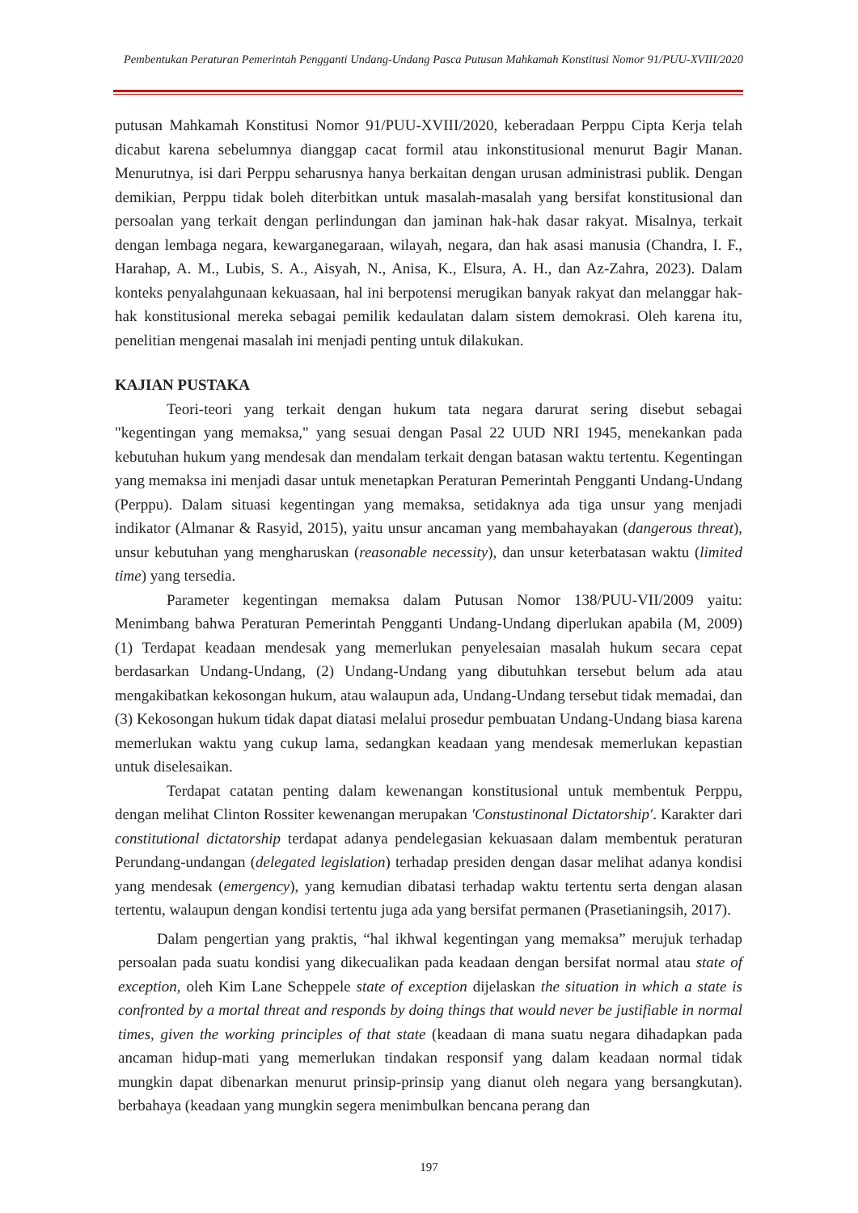Pembentukan Peraturan Pemerintah Pengganti Undang-Undang Pasca Putusan Mahkamah Konstitusi Nomor 91/PUU-XVIII/2020
putusan Mahkamah Konstitusi Nomor 91/PUU-XVIII/2020, keberadaan Perppu Cipta Kerja telah dicabut karena sebelumnya dianggap cacat formil atau inkonstitusional menurut Bagir Manan. Menurutnya, isi dari Perppu seharusnya hanya berkaitan dengan urusan administrasi publik. Dengan demikian, Perppu tidak boleh diterbitkan untuk masalah-masalah yang bersifat konstitusional dan persoalan yang terkait dengan perlindungan dan jaminan hak-hak dasar rakyat. Misalnya, terkait dengan lembaga negara, kewarganegaraan, wilayah, negara, dan hak asasi manusia (Chandra, I. F., Harahap, A. M., Lubis, S. A., Aisyah, N., Anisa, K., Elsura, A. H., dan Az-Zahra, 2023). Dalam konteks penyalahgunaan kekuasaan, hal ini berpotensi merugikan banyak rakyat dan melanggar hak-hak konstitusional mereka sebagai pemilik kedaulatan dalam sistem demokrasi. Oleh karena itu, penelitian mengenai masalah ini menjadi penting untuk dilakukan.
KAJIAN PUSTAKA
Teori-teori yang terkait dengan hukum tata negara darurat sering disebut sebagai "kegentingan yang memaksa," yang sesuai dengan Pasal 22 UUD NRI 1945, menekankan pada kebutuhan hukum yang mendesak dan mendalam terkait dengan batasan waktu tertentu. Kegentingan yang memaksa ini menjadi dasar untuk menetapkan Peraturan Pemerintah Pengganti Undang-Undang (Perppu). Dalam situasi kegentingan yang memaksa, setidaknya ada tiga unsur yang menjadi indikator (Almanar & Rasyid, 2015), yaitu unsur ancaman yang membahayakan (dangerous threat), unsur kebutuhan yang mengharuskan (reasonable necessity), dan unsur keterbatasan waktu (limited time) yang tersedia.
Parameter kegentingan memaksa dalam Putusan Nomor 138/PUU-VII/2009 yaitu: Menimbang bahwa Peraturan Pemerintah Pengganti Undang-Undang diperlukan apabila (M, 2009) (1) Terdapat keadaan mendesak yang memerlukan penyelesaian masalah hukum secara cepat berdasarkan Undang-Undang, (2) Undang-Undang yang dibutuhkan tersebut belum ada atau mengakibatkan kekosongan hukum, atau walaupun ada, Undang-Undang tersebut tidak memadai, dan (3) Kekosongan hukum tidak dapat diatasi melalui prosedur pembuatan Undang-Undang biasa karena memerlukan waktu yang cukup lama, sedangkan keadaan yang mendesak memerlukan kepastian untuk diselesaikan.
Terdapat catatan penting dalam kewenangan konstitusional untuk membentuk Perppu, dengan melihat Clinton Rossiter kewenangan merupakan 'Constustinonal Dictatorship'. Karakter dari constitutional dictatorship terdapat adanya pendelegasian kekuasaan dalam membentuk peraturan Perundang-undangan (delegated legislation) terhadap presiden dengan dasar melihat adanya kondisi yang mendesak (emergency), yang kemudian dibatasi terhadap waktu tertentu serta dengan alasan tertentu, walaupun dengan kondisi tertentu juga ada yang bersifat permanen (Prasetianingsih, 2017).
Dalam pengertian yang praktis, “hal ikhwal kegentingan yang memaksa” merujuk terhadap persoalan pada suatu kondisi yang dikecualikan pada keadaan dengan bersifat normal atau state of exception, oleh Kim Lane Scheppele state of exception dijelaskan the situation in which a state is confronted by a mortal threat and responds by doing things that would never be justifiable in normal times, given the working principles of that state (keadaan di mana suatu negara dihadapkan pada ancaman hidup-mati yang memerlukan tindakan responsif yang dalam keadaan normal tidak mungkin dapat dibenarkan menurut prinsip-prinsip yang dianut oleh negara yang bersangkutan). berbahaya (keadaan yang mungkin segera menimbulkan bencana perang dan
197